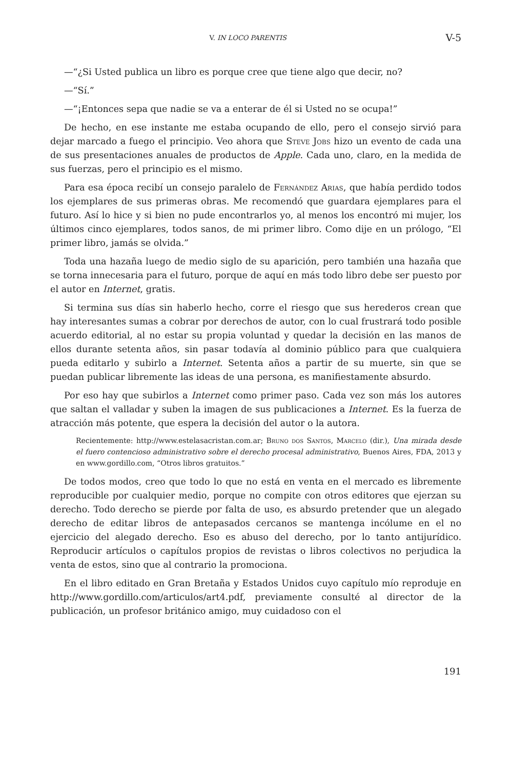V. IN LOCO PARENTIS V-5
—“¿Si Usted publica un libro es porque cree que tiene algo que decir, no?
—“Sí.”
—“¡Entonces sepa que nadie se va a enterar de él si Usted no se ocupa!”
De hecho, en ese instante me estaba ocupando de ello, pero el consejo sirvió para dejar marcado a fuego el principio. Veo ahora que Steve Jobs hizo un evento de cada una de sus presentaciones anuales de productos de Apple. Cada uno, claro, en la medida de sus fuerzas, pero el principio es el mismo.
Para esa época recibí un consejo paralelo de Fernández Arias, que había perdido todos los ejemplares de sus primeras obras. Me recomendó que guardara ejemplares para el futuro. Así lo hice y si bien no pude encontrarlos yo, al menos los encontró mi mujer, los últimos cinco ejemplares, todos sanos, de mi primer libro. Como dije en un prólogo, “El primer libro, jamás se olvida.”
Toda una hazaña luego de medio siglo de su aparición, pero también una hazaña que se torna innecesaria para el futuro, porque de aquí en más todo libro debe ser puesto por el autor en Internet, gratis.
Si termina sus días sin haberlo hecho, corre el riesgo que sus herederos crean que hay interesantes sumas a cobrar por derechos de autor, con lo cual frustrará todo posible acuerdo editorial, al no estar su propia voluntad y quedar la decisión en las manos de ellos durante setenta años, sin pasar todavía al dominio público para que cualquiera pueda editarlo y subirlo a Internet. Setenta años a partir de su muerte, sin que se puedan publicar libremente las ideas de una persona, es manifiestamente absurdo.
Por eso hay que subirlos a Internet como primer paso. Cada vez son más los autores que saltan el valladar y suben la imagen de sus publicaciones a Internet. Es la fuerza de atracción más potente, que espera la decisión del autor o la autora.
Recientemente: http://www.estelasacristan.com.ar; Bruno dos Santos, Marcelo (dir.), Una mirada desde el fuero contencioso administrativo sobre el derecho procesal administrativo, Buenos Aires, FDA, 2013 y en www.gordillo.com, “Otros libros gratuitos.”
De todos modos, creo que todo lo que no está en venta en el mercado es libremente reproducible por cualquier medio, porque no compite con otros editores que ejerzan su derecho. Todo derecho se pierde por falta de uso, es absurdo pretender que un alegado derecho de editar libros de antepasados cercanos se mantenga incólume en el no ejercicio del alegado derecho. Eso es abuso del derecho, por lo tanto antijurídico. Reproducir artículos o capítulos propios de revistas o libros colectivos no perjudica la venta de estos, sino que al contrario la promociona.
En el libro editado en Gran Bretaña y Estados Unidos cuyo capítulo mío reproduje en http://www.gordillo.com/articulos/art4.pdf, previamente consulté al director de la publicación, un profesor británico amigo, muy cuidadoso con el
191